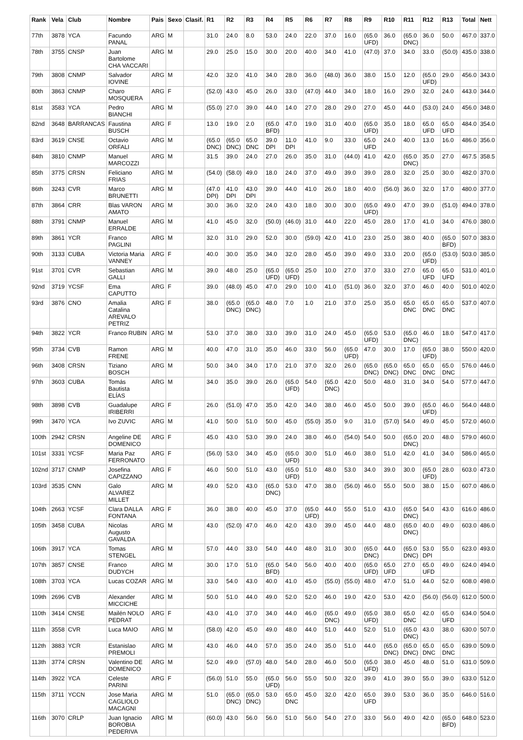| Rank | Vela | Club | Nombre | Pais | Sexo | Clasif. | R1 | R2 | R3 | R4 | R5 | R6 | R7 | R8 | R9 | R10 | R11 | R12 | R13 | Total | Nett |
| --- | --- | --- | --- | --- | --- | --- | --- | --- | --- | --- | --- | --- | --- | --- | --- | --- | --- | --- | --- | --- | --- |
| 77th | 3878 | YCA | Facundo PANAL | ARG | M | | 31.0 | 24.0 | 8.0 | 53.0 | 24.0 | 22.0 | 37.0 | 16.0 | (65.0 UFD) | 36.0 | (65.0 DNC) | 36.0 | 50.0 | 467.0 | 337.0 |
| 78th | 3755 | CNSP | Juan Bartolome CHA VACCARI | ARG | M | | 29.0 | 25.0 | 15.0 | 30.0 | 20.0 | 40.0 | 34.0 | 41.0 | (47.0) | 37.0 | 34.0 | 33.0 | (50.0) | 435.0 | 338.0 |
| 79th | 3808 | CNMP | Salvador IOVINE | ARG | M | | 42.0 | 32.0 | 41.0 | 34.0 | 28.0 | 36.0 | (48.0) | 36.0 | 38.0 | 15.0 | 12.0 | (65.0 UFD) | 29.0 | 456.0 | 343.0 |
| 80th | 3863 | CNMP | Charo MOSQUERA | ARG | F | | (52.0) | 43.0 | 45.0 | 26.0 | 33.0 | (47.0) | 44.0 | 34.0 | 18.0 | 16.0 | 29.0 | 32.0 | 24.0 | 443.0 | 344.0 |
| 81st | 3583 | YCA | Pedro BIANCHI | ARG | M | | (55.0) | 27.0 | 39.0 | 44.0 | 14.0 | 27.0 | 28.0 | 29.0 | 27.0 | 45.0 | 44.0 | (53.0) | 24.0 | 456.0 | 348.0 |
| 82nd | 3648 | BARRANCAS | Faustina BUSCH | ARG | F | | 13.0 | 19.0 | 2.0 | (65.0 BFD) | 47.0 | 19.0 | 31.0 | 40.0 | (65.0 UFD) | 35.0 | 18.0 | 65.0 UFD | 65.0 UFD | 484.0 | 354.0 |
| 83rd | 3619 | CNSE | Octavio ORFALI | ARG | M | | (65.0 DNC) | (65.0 DNC) | 65.0 DNC | 39.0 DPI | 11.0 DPI | 41.0 | 9.0 | 33.0 | 65.0 UFD | 24.0 | 40.0 | 13.0 | 16.0 | 486.0 | 356.0 |
| 84th | 3810 | CNMP | Manuel MARCOZZI | ARG | M | | 31.5 | 39.0 | 24.0 | 27.0 | 26.0 | 35.0 | 31.0 | (44.0) | 41.0 | 42.0 | (65.0 DNC) | 35.0 | 27.0 | 467.5 | 358.5 |
| 85th | 3775 | CRSN | Feliciano FRIAS | ARG | M | | (54.0) | (58.0) | 49.0 | 18.0 | 24.0 | 37.0 | 49.0 | 39.0 | 39.0 | 28.0 | 32.0 | 25.0 | 30.0 | 482.0 | 370.0 |
| 86th | 3243 | CVR | Marco BRUNETTI | ARG | M | | (47.0 DPI) | 41.0 DPI | 43.0 DPI | 39.0 | 44.0 | 41.0 | 26.0 | 18.0 | 40.0 | (56.0) | 36.0 | 32.0 | 17.0 | 480.0 | 377.0 |
| 87th | 3864 | CRR | Blas VARON AMATO | ARG | M | | 30.0 | 36.0 | 32.0 | 24.0 | 43.0 | 18.0 | 30.0 | 30.0 | (65.0 UFD) | 49.0 | 47.0 | 39.0 | (51.0) | 494.0 | 378.0 |
| 88th | 3791 | CNMP | Manuel ERRALDE | ARG | M | | 41.0 | 45.0 | 32.0 | (50.0) | (46.0) | 31.0 | 44.0 | 22.0 | 45.0 | 28.0 | 17.0 | 41.0 | 34.0 | 476.0 | 380.0 |
| 89th | 3861 | YCR | Franco PAGLINI | ARG | M | | 32.0 | 31.0 | 29.0 | 52.0 | 30.0 | (59.0) | 42.0 | 41.0 | 23.0 | 25.0 | 38.0 | 40.0 | (65.0 BFD) | 507.0 | 383.0 |
| 90th | 3133 | CUBA | Victoria Maria VANNEY | ARG | F | | 40.0 | 30.0 | 35.0 | 34.0 | 32.0 | 28.0 | 45.0 | 39.0 | 49.0 | 33.0 | 20.0 | (65.0 UFD) | (53.0) | 503.0 | 385.0 |
| 91st | 3701 | CVR | Sebastian GALLI | ARG | M | | 39.0 | 48.0 | 25.0 | (65.0 UFD) | (65.0 UFD) | 25.0 | 10.0 | 27.0 | 37.0 | 33.0 | 27.0 | 65.0 UFD | 65.0 UFD | 531.0 | 401.0 |
| 92nd | 3719 | YCSF | Ema CAPUTTO | ARG | F | | 39.0 | (48.0) | 45.0 | 47.0 | 29.0 | 10.0 | 41.0 | (51.0) | 36.0 | 32.0 | 37.0 | 46.0 | 40.0 | 501.0 | 402.0 |
| 93rd | 3876 | CNO | Amalia Catalina AREVALO PETRIZ | ARG | F | | 38.0 | (65.0 DNC) | (65.0 DNC) | 48.0 | 7.0 | 1.0 | 21.0 | 37.0 | 25.0 | 35.0 | 65.0 DNC | 65.0 DNC | 65.0 DNC | 537.0 | 407.0 |
| 94th | 3822 | YCR | Franco RUBIN | ARG | M | | 53.0 | 37.0 | 38.0 | 33.0 | 39.0 | 31.0 | 24.0 | 45.0 | (65.0 UFD) | 53.0 | (65.0 DNC) | 46.0 | 18.0 | 547.0 | 417.0 |
| 95th | 3734 | CVB | Ramon FRENE | ARG | M | | 40.0 | 47.0 | 31.0 | 35.0 | 46.0 | 33.0 | 56.0 | (65.0 UFD) | 47.0 | 30.0 | 17.0 | (65.0 UFD) | 38.0 | 550.0 | 420.0 |
| 96th | 3408 | CRSN | Tiziano BOSCH | ARG | M | | 50.0 | 34.0 | 34.0 | 17.0 | 21.0 | 37.0 | 32.0 | 26.0 | (65.0 DNC) | (65.0 DNC) | 65.0 DNC | 65.0 DNC | 65.0 DNC | 576.0 | 446.0 |
| 97th | 3603 | CUBA | Tomás Bautista ELÍAS | ARG | M | | 34.0 | 35.0 | 39.0 | 26.0 | (65.0 UFD) | 54.0 | (65.0 DNC) | 42.0 | 50.0 | 48.0 | 31.0 | 34.0 | 54.0 | 577.0 | 447.0 |
| 98th | 3898 | CVB | Guadalupe IRIBERRI | ARG | F | | 26.0 | (51.0) | 47.0 | 35.0 | 42.0 | 34.0 | 38.0 | 46.0 | 45.0 | 50.0 | 39.0 | (65.0 UFD) | 46.0 | 564.0 | 448.0 |
| 99th | 3470 | YCA | Ivo ZUVIC | ARG | M | | 41.0 | 50.0 | 51.0 | 50.0 | 45.0 | (55.0) | 35.0 | 9.0 | 31.0 | (57.0) | 54.0 | 49.0 | 45.0 | 572.0 | 460.0 |
| 100th | 2942 | CRSN | Angeline DE DOMENICO | ARG | F | | 45.0 | 43.0 | 53.0 | 39.0 | 24.0 | 38.0 | 46.0 | (54.0) | 54.0 | 50.0 | (65.0 DNC) | 20.0 | 48.0 | 579.0 | 460.0 |
| 101st | 3331 | YCSF | Maria Paz FERRONATO | ARG | F | | (56.0) | 53.0 | 34.0 | 45.0 | (65.0 UFD) | 30.0 | 51.0 | 46.0 | 38.0 | 51.0 | 42.0 | 41.0 | 34.0 | 586.0 | 465.0 |
| 102nd | 3717 | CNMP | Josefina CAPIZZANO | ARG | F | | 46.0 | 50.0 | 51.0 | 43.0 | (65.0 UFD) | 51.0 | 48.0 | 53.0 | 34.0 | 39.0 | 30.0 | (65.0 UFD) | 28.0 | 603.0 | 473.0 |
| 103rd | 3535 | CNN | Galo ALVAREZ MILLET | ARG | M | | 49.0 | 52.0 | 43.0 | (65.0 DNC) | 53.0 | 47.0 | 38.0 | (56.0) | 46.0 | 55.0 | 50.0 | 38.0 | 15.0 | 607.0 | 486.0 |
| 104th | 2663 | YCSF | Clara DALLA FONTANA | ARG | F | | 36.0 | 38.0 | 40.0 | 45.0 | 37.0 | (65.0 UFD) | 44.0 | 55.0 | 51.0 | 43.0 | (65.0 DNC) | 54.0 | 43.0 | 616.0 | 486.0 |
| 105th | 3458 | CUBA | Nicolas Augusto GAVALDA | ARG | M | | 43.0 | (52.0) | 47.0 | 46.0 | 42.0 | 43.0 | 39.0 | 45.0 | 44.0 | 48.0 | (65.0 DNC) | 40.0 | 49.0 | 603.0 | 486.0 |
| 106th | 3917 | YCA | Tomas STENGEL | ARG | M | | 57.0 | 44.0 | 33.0 | 54.0 | 44.0 | 48.0 | 31.0 | 30.0 | (65.0 DNC) | 44.0 | (65.0 DNC) | 53.0 DPI | 55.0 | 623.0 | 493.0 |
| 107th | 3857 | CNSE | Franco DUDYCH | ARG | M | | 30.0 | 17.0 | 51.0 | (65.0 BFD) | 54.0 | 56.0 | 40.0 | 40.0 | (65.0 UFD) | 65.0 UFD | 27.0 | 65.0 UFD | 49.0 | 624.0 | 494.0 |
| 108th | 3703 | YCA | Lucas COZAR | ARG | M | | 33.0 | 54.0 | 43.0 | 40.0 | 41.0 | 45.0 | (55.0) | (55.0) | 48.0 | 47.0 | 51.0 | 44.0 | 52.0 | 608.0 | 498.0 |
| 109th | 2696 | CVB | Alexander MICCICHE | ARG | M | | 50.0 | 51.0 | 44.0 | 49.0 | 52.0 | 52.0 | 46.0 | 19.0 | 42.0 | 53.0 | 42.0 | (56.0) | (56.0) | 612.0 | 500.0 |
| 110th | 3414 | CNSE | Mailén NOLO PEDRAT | ARG | F | | 43.0 | 41.0 | 37.0 | 34.0 | 44.0 | 46.0 | (65.0 DNC) | 49.0 | (65.0 UFD) | 38.0 | 65.0 DNC | 42.0 | 65.0 UFD | 634.0 | 504.0 |
| 111th | 3558 | CVR | Luca MAIO | ARG | M | | (58.0) | 42.0 | 45.0 | 49.0 | 48.0 | 44.0 | 51.0 | 44.0 | 52.0 | 51.0 | (65.0 DNC) | 43.0 | 38.0 | 630.0 | 507.0 |
| 112th | 3883 | YCR | Estanislao PREMOLI | ARG | M | | 43.0 | 46.0 | 44.0 | 57.0 | 35.0 | 24.0 | 35.0 | 51.0 | 44.0 | (65.0 DNC) | (65.0 DNC) | 65.0 DNC | 65.0 DNC | 639.0 | 509.0 |
| 113th | 3774 | CRSN | Valentino DE DOMENICO | ARG | M | | 52.0 | 49.0 | (57.0) | 48.0 | 54.0 | 28.0 | 46.0 | 50.0 | (65.0 UFD) | 38.0 | 45.0 | 48.0 | 51.0 | 631.0 | 509.0 |
| 114th | 3922 | YCA | Celeste PARINI | ARG | F | | (56.0) | 51.0 | 55.0 | (65.0 UFD) | 56.0 | 55.0 | 50.0 | 32.0 | 39.0 | 41.0 | 39.0 | 55.0 | 39.0 | 633.0 | 512.0 |
| 115th | 3711 | YCCN | Jose Maria CAGLIOLO MACAGNI | ARG | M | | 51.0 | (65.0 DNC) | (65.0 DNC) | 53.0 | 65.0 DNC | 45.0 | 32.0 | 42.0 | 65.0 UFD | 39.0 | 53.0 | 36.0 | 35.0 | 646.0 | 516.0 |
| 116th | 3070 | CRLP | Juan Ignacio BOROBIA PEDERIVA | ARG | M | | (60.0) | 43.0 | 56.0 | 56.0 | 51.0 | 56.0 | 54.0 | 27.0 | 33.0 | 56.0 | 49.0 | 42.0 | (65.0 BFD) | 648.0 | 523.0 |